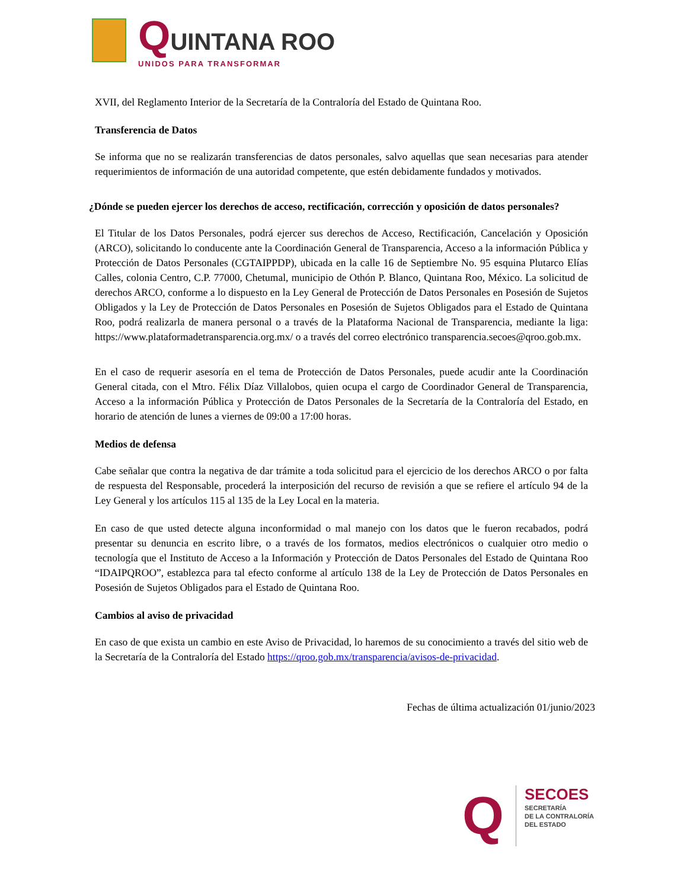QUINTANA ROO
UNIDOS PARA TRANSFORMAR
XVII, del Reglamento Interior de la Secretaría de la Contraloría del Estado de Quintana Roo.
Transferencia de Datos
Se informa que no se realizarán transferencias de datos personales, salvo aquellas que sean necesarias para atender requerimientos de información de una autoridad competente, que estén debidamente fundados y motivados.
¿Dónde se pueden ejercer los derechos de acceso, rectificación, corrección y oposición de datos personales?
El Titular de los Datos Personales, podrá ejercer sus derechos de Acceso, Rectificación, Cancelación y Oposición (ARCO), solicitando lo conducente ante la Coordinación General de Transparencia, Acceso a la información Pública y Protección de Datos Personales (CGTAIPPDP), ubicada en la calle 16 de Septiembre No. 95 esquina Plutarco Elías Calles, colonia Centro, C.P. 77000, Chetumal, municipio de Othón P. Blanco, Quintana Roo, México. La solicitud de derechos ARCO, conforme a lo dispuesto en la Ley General de Protección de Datos Personales en Posesión de Sujetos Obligados y la Ley de Protección de Datos Personales en Posesión de Sujetos Obligados para el Estado de Quintana Roo, podrá realizarla de manera personal o a través de la Plataforma Nacional de Transparencia, mediante la liga: https://www.plataformadetransparencia.org.mx/ o a través del correo electrónico transparencia.secoes@qroo.gob.mx.
En el caso de requerir asesoría en el tema de Protección de Datos Personales, puede acudir ante la Coordinación General citada, con el Mtro. Félix Díaz Villalobos, quien ocupa el cargo de Coordinador General de Transparencia, Acceso a la información Pública y Protección de Datos Personales de la Secretaría de la Contraloría del Estado, en horario de atención de lunes a viernes de 09:00 a 17:00 horas.
Medios de defensa
Cabe señalar que contra la negativa de dar trámite a toda solicitud para el ejercicio de los derechos ARCO o por falta de respuesta del Responsable, procederá la interposición del recurso de revisión a que se refiere el artículo 94 de la Ley General y los artículos 115 al 135 de la Ley Local en la materia.
En caso de que usted detecte alguna inconformidad o mal manejo con los datos que le fueron recabados, podrá presentar su denuncia en escrito libre, o a través de los formatos, medios electrónicos o cualquier otro medio o tecnología que el Instituto de Acceso a la Información y Protección de Datos Personales del Estado de Quintana Roo “IDAIPQROO”, establezca para tal efecto conforme al artículo 138 de la Ley de Protección de Datos Personales en Posesión de Sujetos Obligados para el Estado de Quintana Roo.
Cambios al aviso de privacidad
En caso de que exista un cambio en este Aviso de Privacidad, lo haremos de su conocimiento a través del sitio web de la Secretaría de la Contraloría del Estado https://qroo.gob.mx/transparencia/avisos-de-privacidad.
Fechas de última actualización 01/junio/2023
Q
SECOES
SECRETARÍA
DE LA CONTRALORÍA
DEL ESTADO